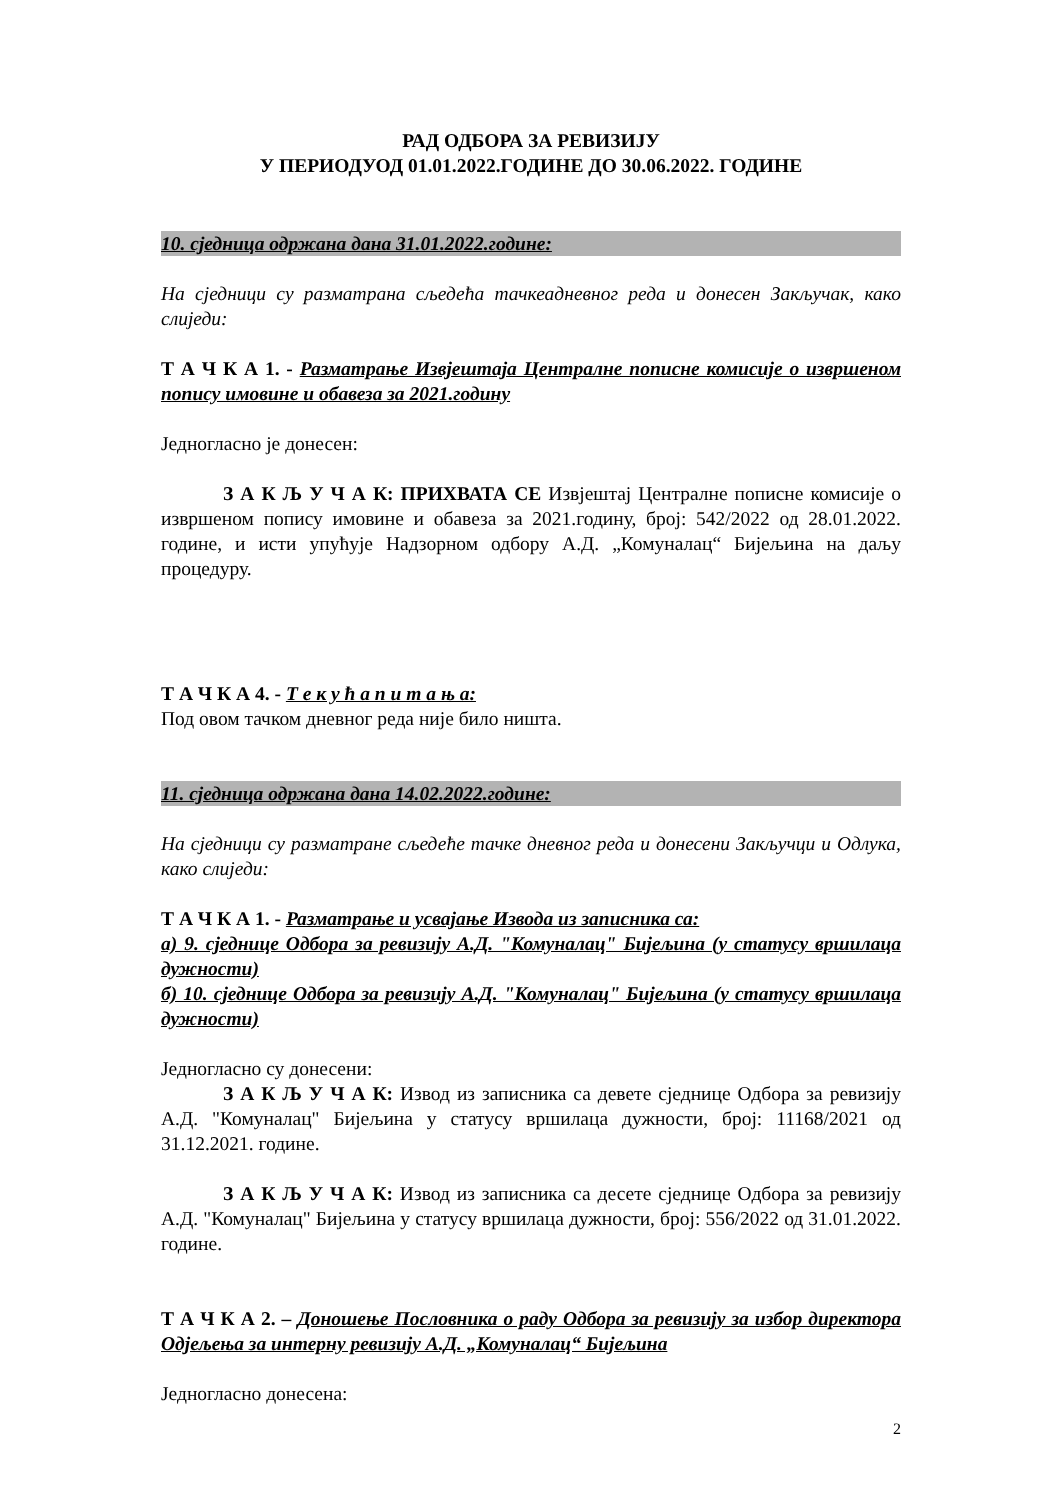РАД ОДБОРА ЗА РЕВИЗИЈУ
У ПЕРИОДУОД 01.01.2022.ГОДИНЕ ДО 30.06.2022. ГОДИНЕ
10. сједница одржана дана 31.01.2022.године:
На сједници су разматрана сљедећа тачкеадневног реда и донесен Закључак, како слиједи:
Т А Ч К А 1. - Разматрање Извјештаја Централне пописне комисије о извршеном попису имовине и обавеза за 2021.годину
Једногласно је донесен:
З А К Љ У Ч А К: ПРИХВАТА СЕ Извјештај Централне пописне комисије о извршеном попису имовине и обавеза за 2021.годину, број: 542/2022 од 28.01.2022. године, и исти упућује Надзорном одбору А.Д. „Комуналац“ Бијељина на даљу процедуру.
Т А Ч К А 4. - Т е к у ћ а п и т а њ а:
Под овом тачком дневног реда није било ништа.
11. сједница одржана дана 14.02.2022.године:
На сједници су разматране сљедеће тачке дневног реда и донесени Закључци и Одлука, како слиједи:
Т А Ч К А 1. - Разматрање и усвајање Извода из записника са:
а) 9. сједнице Одбора за ревизију А.Д. "Комуналац" Бијељина (у статусу вршилаца дужности)
б) 10. сједнице Одбора за ревизију А.Д. "Комуналац" Бијељина (у статусу вршилаца дужности)
Једногласно су донесени:
З А К Љ У Ч А К: Извод из записника са девете сједнице Одбора за ревизију А.Д. "Комуналац" Бијељина у статусу вршилаца дужности, број: 11168/2021 од 31.12.2021. године.
З А К Љ У Ч А К: Извод из записника са десете сједнице Одбора за ревизију А.Д. "Комуналац" Бијељина у статусу вршилаца дужности, број: 556/2022 од 31.01.2022. године.
Т А Ч К А 2. – Доношење Пословника о раду Одбора за ревизију за избор директора Одјељења за интерну ревизију А.Д. „Комуналац“ Бијељина
Једногласно донесена:
2